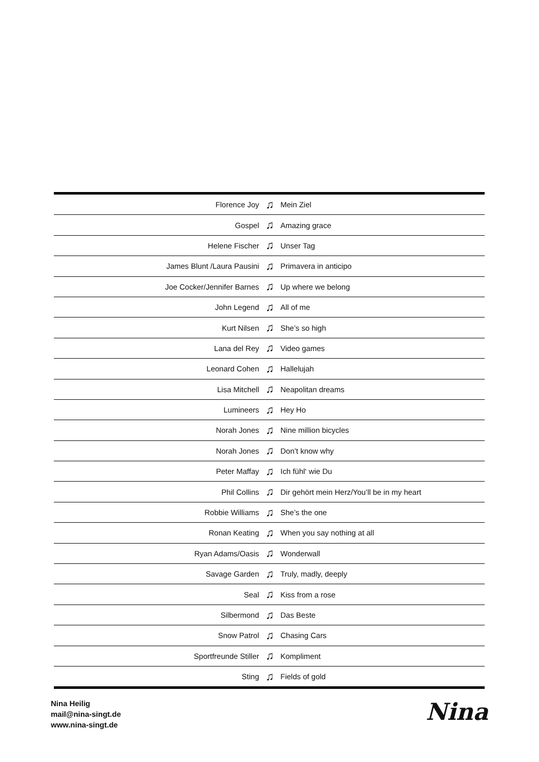| Florence Joy | ♫ | Mein Ziel |
| Gospel | ♫ | Amazing grace |
| Helene Fischer | ♫ | Unser Tag |
| James Blunt /Laura Pausini | ♫ | Primavera in anticipo |
| Joe Cocker/Jennifer Barnes | ♫ | Up where we belong |
| John Legend | ♫ | All of me |
| Kurt Nilsen | ♫ | She’s so high |
| Lana del Rey | ♫ | Video games |
| Leonard Cohen | ♫ | Hallelujah |
| Lisa Mitchell | ♫ | Neapolitan dreams |
| Lumineers | ♫ | Hey Ho |
| Norah Jones | ♫ | Nine million bicycles |
| Norah Jones | ♫ | Don’t know why |
| Peter Maffay | ♫ | Ich fühl‘ wie Du |
| Phil Collins | ♫ | Dir gehört mein Herz/You’ll be in my heart |
| Robbie Williams | ♫ | She’s the one |
| Ronan Keating | ♫ | When you say nothing at all |
| Ryan Adams/Oasis | ♫ | Wonderwall |
| Savage Garden | ♫ | Truly, madly, deeply |
| Seal | ♫ | Kiss from a rose |
| Silbermond | ♫ | Das Beste |
| Snow Patrol | ♫ | Chasing Cars |
| Sportfreunde Stiller | ♫ | Kompliment |
| Sting | ♫ | Fields of gold |
Nina Heilig
mail@nina-singt.de
www.nina-singt.de
Nina